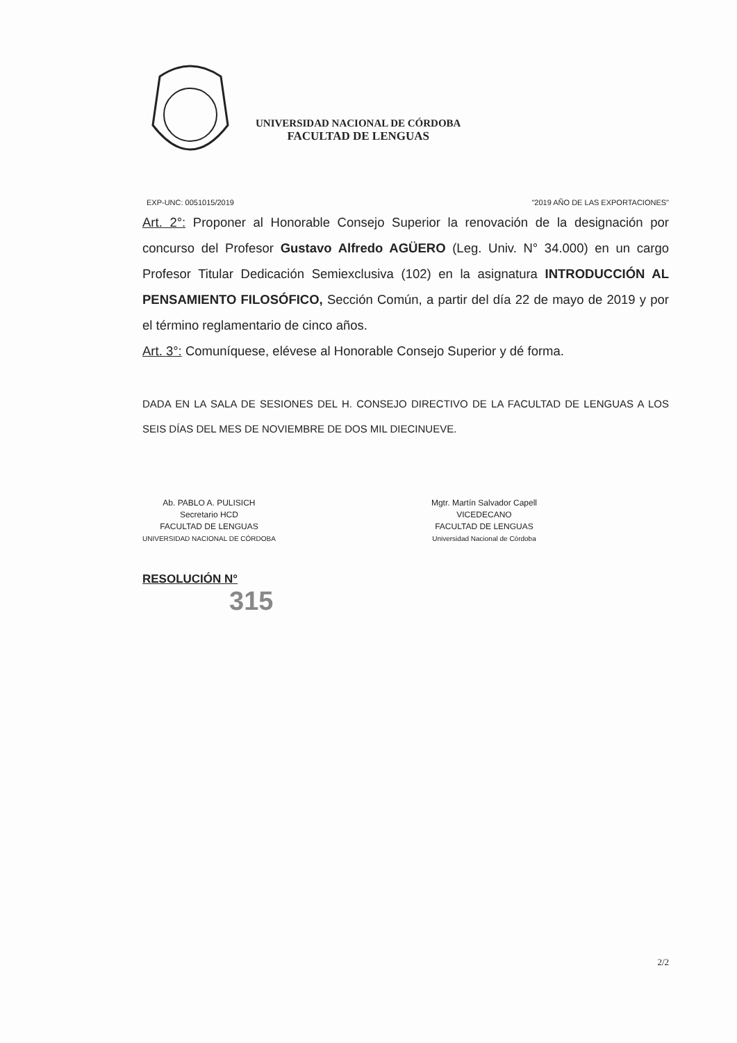UNIVERSIDAD NACIONAL DE CÓRDOBA
FACULTAD DE LENGUAS
EXP-UNC: 0051015/2019 "2019 AÑO DE LAS EXPORTACIONES"
Art. 2°: Proponer al Honorable Consejo Superior la renovación de la designación por concurso del Profesor Gustavo Alfredo AGÜERO (Leg. Univ. N° 34.000) en un cargo Profesor Titular Dedicación Semiexclusiva (102) en la asignatura INTRODUCCIÓN AL PENSAMIENTO FILOSÓFICO, Sección Común, a partir del día 22 de mayo de 2019 y por el término reglamentario de cinco años.
Art. 3°: Comuníquese, elévese al Honorable Consejo Superior y dé forma.
DADA EN LA SALA DE SESIONES DEL H. CONSEJO DIRECTIVO DE LA FACULTAD DE LENGUAS A LOS SEIS DÍAS DEL MES DE NOVIEMBRE DE DOS MIL DIECINUEVE.
Ab. PABLO A. PULISICH
Secretario HCD
FACULTAD DE LENGUAS
UNIVERSIDAD NACIONAL DE CÓRDOBA
Mgtr. Martín Salvador Capell
VICEDECANO
FACULTAD DE LENGUAS
Universidad Nacional de Córdoba
RESOLUCIÓN N°
315
2/2